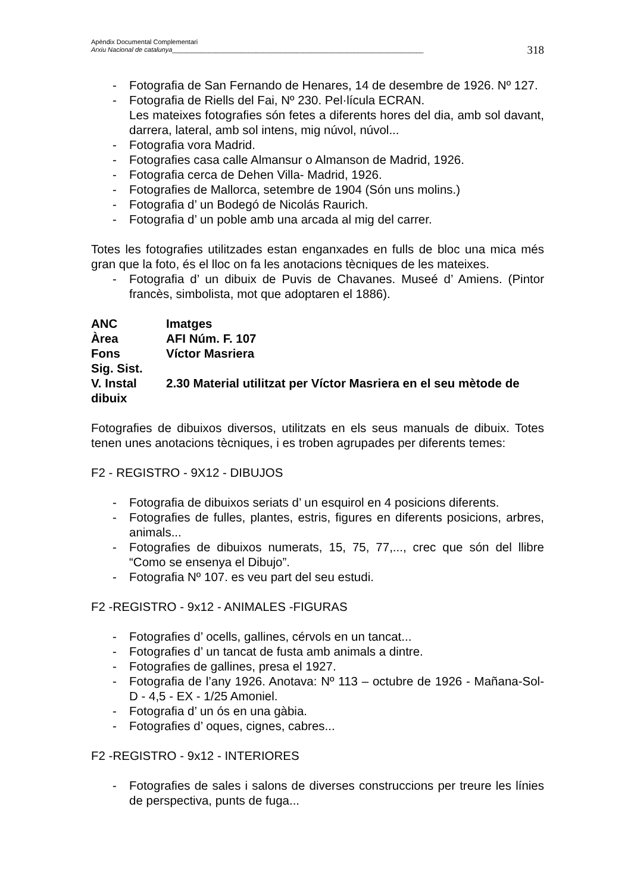Apèndix Documental Complementari
Arxiu Nacional de catalunya_____________________________________________________________________
318
- Fotografia de San Fernando de Henares, 14 de desembre de 1926. Nº 127.
- Fotografia de Riells del Fai, Nº 230. Pel·lícula ECRAN.
Les mateixes fotografies són fetes a diferents hores del dia, amb sol davant, darrera, lateral, amb sol intens, mig núvol, núvol...
- Fotografia vora Madrid.
- Fotografies casa calle Almansur o Almanson de Madrid, 1926.
- Fotografia cerca de Dehen Villa- Madrid, 1926.
- Fotografies de Mallorca, setembre de 1904 (Són uns molins.)
- Fotografia d’ un Bodegó de Nicolás Raurich.
- Fotografia d’ un poble amb una arcada al mig del carrer.
Totes les fotografies utilitzades estan enganxades en fulls de bloc una mica més gran que la foto, és el lloc on fa les anotacions tècniques de les mateixes.
- Fotografia d’ un dibuix de Puvis de Chavanes. Museé d’ Amiens. (Pintor francès, simbolista, mot que adoptaren el 1886).
ANC Imatges
Àrea AFI Núm. F. 107
Fons Víctor Masriera
Sig. Sist.
V. Instal 2.30 Material utilitzat per Víctor Masriera en el seu mètode de
dibuix
Fotografies de dibuixos diversos, utilitzats en els seus manuals de dibuix. Totes tenen unes anotacions tècniques, i es troben agrupades per diferents temes:
F2 - REGISTRO - 9X12 - DIBUJOS
- Fotografia de dibuixos seriats d’ un esquirol en 4 posicions diferents.
- Fotografies de fulles, plantes, estris, figures en diferents posicions, arbres, animals...
- Fotografies de dibuixos numerats, 15, 75, 77,..., crec que són del llibre “Como se ensenya el Dibujo”.
- Fotografia Nº 107. es veu part del seu estudi.
F2 -REGISTRO - 9x12 - ANIMALES -FIGURAS
- Fotografies d’ ocells, gallines, cérvols en un tancat...
- Fotografies d’ un tancat de fusta amb animals a dintre.
- Fotografies de gallines, presa el 1927.
- Fotografia de l’any 1926. Anotava: Nº 113 – octubre de 1926 - Mañana-Sol-D - 4,5 - EX - 1/25 Amoniel.
- Fotografia d’ un ós en una gàbia.
- Fotografies d’ oques, cignes, cabres...
F2 -REGISTRO - 9x12 - INTERIORES
- Fotografies de sales i salons de diverses construccions per treure les línies de perspectiva, punts de fuga...